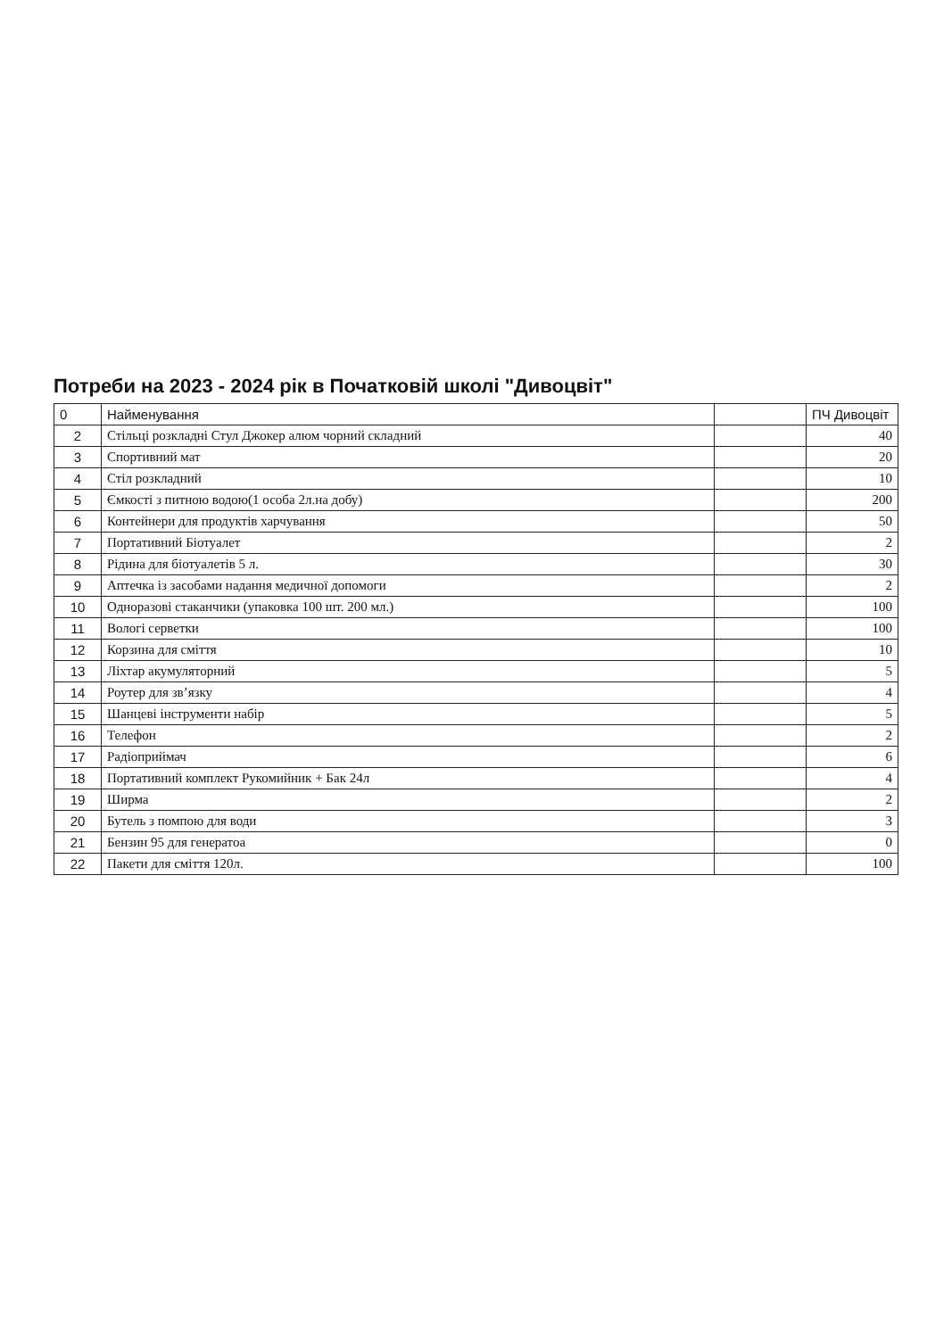Потреби на 2023 - 2024 рік в Початковій школі "Дивоцвіт"
| 0 | Найменування | | ПЧ Дивоцвіт |
| --- | --- | --- | --- |
| 2 | Стільці розкладні Стул Джокер алюм чорний складний | | 40 |
| 3 | Спортивний мат | | 20 |
| 4 | Стіл розкладний | | 10 |
| 5 | Ємкості з питною водою(1 особа 2л.на добу) | | 200 |
| 6 | Контейнери для продуктів харчування | | 50 |
| 7 | Портативний Біотуалет | | 2 |
| 8 | Рідина для біотуалетів 5 л. | | 30 |
| 9 | Аптечка із засобами надання медичної допомоги | | 2 |
| 10 | Одноразові стаканчики (упаковка 100 шт. 200 мл.) | | 100 |
| 11 | Вологі серветки | | 100 |
| 12 | Корзина для сміття | | 10 |
| 13 | Ліхтар акумуляторний | | 5 |
| 14 | Роутер для зв’язку | | 4 |
| 15 | Шанцеві інструменти набір | | 5 |
| 16 | Телефон | | 2 |
| 17 | Радіоприймач | | 6 |
| 18 | Портативний комплект Рукомийник + Бак 24л | | 4 |
| 19 | Ширма | | 2 |
| 20 | Бутель з помпою для води | | 3 |
| 21 | Бензин 95 для генератоа | | 0 |
| 22 | Пакети для сміття 120л. | | 100 |